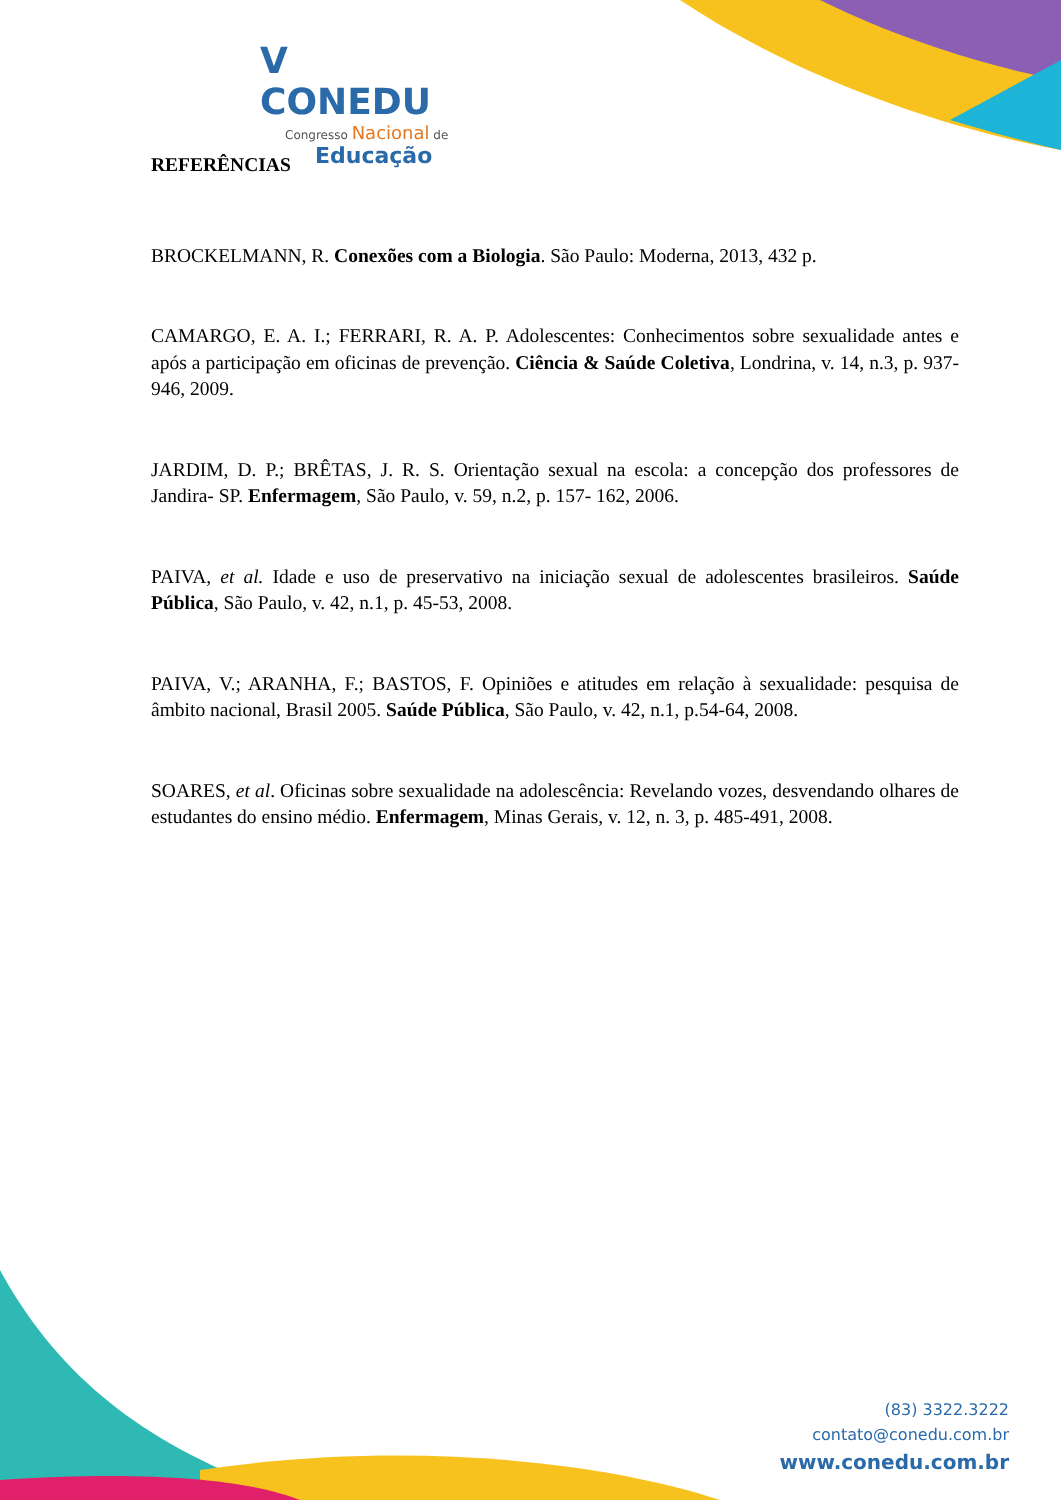V CONEDU
Congresso Nacional de
Educação
REFERÊNCIAS
BROCKELMANN, R. Conexões com a Biologia. São Paulo: Moderna, 2013, 432 p.
CAMARGO, E. A. I.; FERRARI, R. A. P. Adolescentes: Conhecimentos sobre sexualidade antes e após a participação em oficinas de prevenção. Ciência & Saúde Coletiva, Londrina, v. 14, n.3, p. 937-946, 2009.
JARDIM, D. P.; BRÊTAS, J. R. S. Orientação sexual na escola: a concepção dos professores de Jandira- SP. Enfermagem, São Paulo, v. 59, n.2, p. 157- 162, 2006.
PAIVA, et al. Idade e uso de preservativo na iniciação sexual de adolescentes brasileiros. Saúde Pública, São Paulo, v. 42, n.1, p. 45-53, 2008.
PAIVA, V.; ARANHA, F.; BASTOS, F. Opiniões e atitudes em relação à sexualidade: pesquisa de âmbito nacional, Brasil 2005. Saúde Pública, São Paulo, v. 42, n.1, p.54-64, 2008.
SOARES, et al. Oficinas sobre sexualidade na adolescência: Revelando vozes, desvendando olhares de estudantes do ensino médio. Enfermagem, Minas Gerais, v. 12, n. 3, p. 485-491, 2008.
(83) 3322.3222
contato@conedu.com.br
www.conedu.com.br